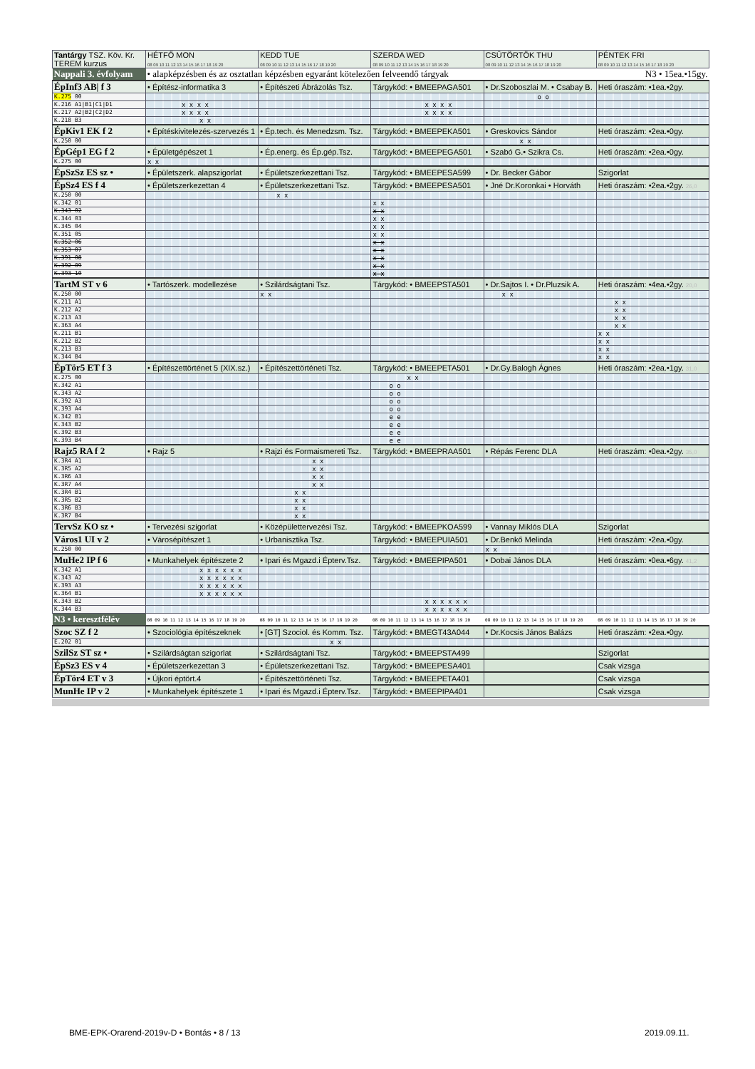| Tantárgy TSZ. Köv. Kr. TEREM kurzus | HÉTFŐ MON 08 09 10 11 12 13 14 15 16 17 18 19 20 | KEDD TUE 08 09 10 11 12 13 14 15 16 17 18 19 20 | SZERDA WED 08 09 10 11 12 13 14 15 16 17 18 19 20 | CSÜTÖRTÖK THU 08 09 10 11 12 13 14 15 16 17 18 19 20 | PÉNTEK FRI 08 09 10 11 12 13 14 15 16 17 18 19 20 |
| --- | --- | --- | --- | --- | --- |
| Nappali 3. évfolyam | • alapképzésben és az osztatlan képzésben egyaránt kötelezően felveendő tárgyak | | | | N3 • 15ea.•15gy. |
| ÉpInf3 AB/ f 3 | • Építész-informatika 3 | • Építészeti Ábrázolás Tsz. | Tárgykód: • BMEEPAGA501 | • Dr.Szoboszlai M. • Csabay B. | Heti óraszám: •1ea.•2gy. |
| K.275 00 | | | | o o | |
| K.216 A1/B1/C1/D1 | x x x x | | x x x x | | |
| K.217 A2/B2/C2/D2 | x x x x | | x x x x | | |
| K.218 B3 | x x | | | | |
| ÉpKiv1 EK f 2 | • Építéskivitelezés-szervezés 1 | • Ép.tech. és Menedzsm. Tsz. | Tárgykód: • BMEEPEKA501 | • Greskovics Sándor | Heti óraszám: •2ea.•0gy. |
| K.250 00 | | | | x x | |
| ÉpGép1 EG f 2 | • Épületgépészet 1 | • Ép.energ. és Ép.gép.Tsz. | Tárgykód: • BMEEPEGA501 | • Szabó G.• Szikra Cs. | Heti óraszám: •2ea.•0gy. |
| K.275 00 | x x | | | | |
| ÉpSzSz ES sz • | • Épületszerk. alapszigorlat | • Épületszerkezettani Tsz. | Tárgykód: • BMEEPESA599 | • Dr. Becker Gábor | Szigorlat |
| ÉpSz4 ES f 4 | • Épületszerkezettan 4 | • Épületszerkezettani Tsz. | Tárgykód: • BMEEPESA501 | • Jné Dr.Koronkai • Horváth | Heti óraszám: •2ea.•2gy. 26,0 |
| K.250 00 | | x x | | | |
| K.342 01 | | | x x | | |
| K.343 02 | | | x x | | |
| K.344 03 | | | x x | | |
| K.345 04 | | | x x | | |
| K.351 05 | | | x x | | |
| K.352 06 | | | x x | | |
| K.353 07 | | | x x | | |
| K.391 08 | | | x x | | |
| K.392 09 | | | x x | | |
| K.393 10 | | | x x | | |
| TartM ST v 6 | • Tartószerk. modellezése | • Szilárdságtani Tsz. | Tárgykód: • BMEEPSTA501 | • Dr.Sajtos I. • Dr.Pluzsik A. | Heti óraszám: •4ea.•2gy. 20,0 |
| K.250 00 | | x x | | x x | |
| K.211 A1 | | | | | x x |
| K.212 A2 | | | | | x x |
| K.213 A3 | | | | | x x |
| K.363 A4 | | | | | x x |
| K.211 B1 | | | | | x x |
| K.212 B2 | | | | | x x |
| K.213 B3 | | | | | x x |
| K.344 B4 | | | | | x x |
| ÉpTör5 ET f 3 | • Építészettörténet 5 (XIX.sz.) | • Építészettörténeti Tsz. | Tárgykód: • BMEEPETA501 | • Dr.Gy.Balogh Ágnes | Heti óraszám: •2ea.•1gy. 31,0 |
| K.275 00 | | | x x | | |
| K.342 A1 | | | o o | | |
| K.343 A2 | | | o o | | |
| K.392 A3 | | | o o | | |
| K.393 A4 | | | o o | | |
| K.342 B1 | | | e e | | |
| K.343 B2 | | | e e | | |
| K.392 B3 | | | e e | | |
| K.393 B4 | | | e e | | |
| Rajz5 RA f 2 | • Rajz 5 | • Rajzi és Formaismereti Tsz. | Tárgykód: • BMEEPRAA501 | • Répás Ferenc DLA | Heti óraszám: •0ea.•2gy. 35,0 |
| K.3R4 A1 | | x x | | | |
| K.3R5 A2 | | x x | | | |
| K.3R6 A3 | | x x | | | |
| K.3R7 A4 | | x x | | | |
| K.3R4 B1 | | x x | | | |
| K.3R5 B2 | | x x | | | |
| K.3R6 B3 | | x x | | | |
| K.3R7 B4 | | x x | | | |
| TervSz KO sz • | • Tervezési szigorlat | • Középülettervezési Tsz. | Tárgykód: • BMEEPKOA599 | • Vannay Miklós DLA | Szigorlat |
| Város1 UI v 2 | • Városépítészet 1 | • Urbanisztika Tsz. | Tárgykód: • BMEEPUIA501 | • Dr.Benkő Melinda | Heti óraszám: •2ea.•0gy. |
| K.250 00 | | | | x x | |
| MuHe2 IP f 6 | • Munkahelyek építészete 2 | • Ipari és Mgazd.i Épterv.Tsz. | Tárgykód: • BMEEPIPA501 | • Dobai János DLA | Heti óraszám: •0ea.•6gy. 41,2 |
| K.342 A1 | x x x x x x | | | | |
| K.343 A2 | x x x x x x | | | | |
| K.393 A3 | x x x x x x | | | | |
| K.364 B1 | x x x x x x | | | | |
| K.343 B2 | | | x x x x x x | | |
| K.344 B3 | | | x x x x x x | | |
| N3 • keresztfélév | 08 09 10 11 12 13 14 15 16 17 18 19 20 | 08 09 10 11 12 13 14 15 16 17 18 19 20 | 08 09 10 11 12 13 14 15 16 17 18 19 20 | 08 09 10 11 12 13 14 15 16 17 18 19 20 | 08 09 10 11 12 13 14 15 16 17 18 19 20 |
| Szoc SZ f 2 | • Szociológia építészeknek | • [GT] Szociol. és Komm. Tsz. | Tárgykód: • BMEGT43A044 | • Dr.Kocsis János Balázs | Heti óraszám: •2ea.•0gy. |
| E.202 01 | | x x | | | |
| SzilSz ST sz • | • Szilárdságtan szigorlat | • Szilárdságtani Tsz. | Tárgykód: • BMEEPSTA499 | | Szigorlat |
| ÉpSz3 ES v 4 | • Épületszerkezettan 3 | • Épületszerkezettani Tsz. | Tárgykód: • BMEEPESA401 | | Csak vizsga |
| ÉpTör4 ET v 3 | • Újkori éptört.4 | • Építészettörténeti Tsz. | Tárgykód: • BMEEPETA401 | | Csak vizsga |
| MunHe IP v 2 | • Munkahelyek építészete 1 | • Ipari és Mgazd.i Épterv.Tsz. | Tárgykód: • BMEEPIPA401 | | Csak vizsga |
BME-EPK-Orarend-2019v-D • Bontás • 8 / 13
2019.09.11.